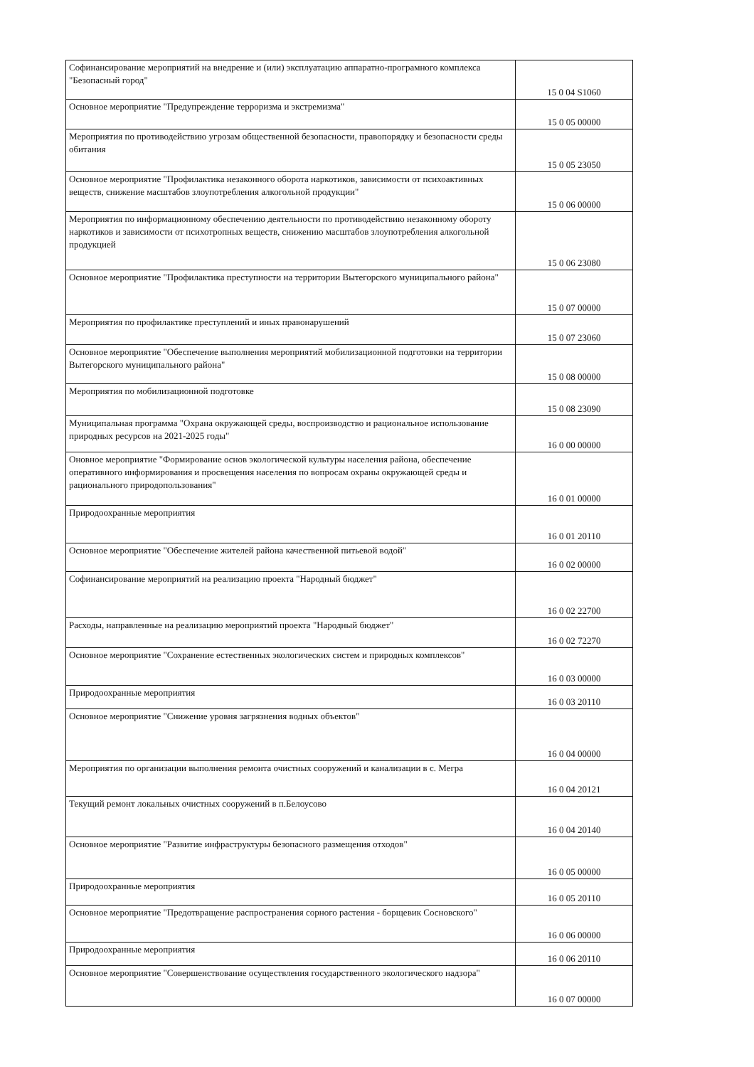| Софинансирование мероприятий на внедрение и (или) эксплуатацию аппаратно-програмного комплекса "Безопасный город" | 15 0 04 S1060 |
| Основное мероприятие "Предупреждение терроризма и экстремизма" | 15 0 05 00000 |
| Мероприятия по противодействию угрозам общественной безопасности, правопорядку и безопасности среды обитания | 15 0 05 23050 |
| Основное мероприятие "Профилактика незаконного оборота наркотиков, зависимости от психоактивных веществ, снижение масштабов злоупотребления алкогольной продукции" | 15 0 06 00000 |
| Мероприятия по информационному обеспечению деятельности по противодействию незаконному обороту наркотиков и зависимости от психотропных веществ, снижению масштабов злоупотребления алкогольной продукцией | 15 0 06 23080 |
| Основное мероприятие "Профилактика преступности на территории Вытегорского муниципального района" | 15 0 07 00000 |
| Мероприятия по профилактике преступлений и иных правонарушений | 15 0 07 23060 |
| Основное мероприятие "Обеспечение выполнения мероприятий мобилизационной подготовки на территории Вытегорского муниципального района" | 15 0 08 00000 |
| Мероприятия по мобилизационной подготовке | 15 0 08 23090 |
| Муниципальная программа "Охрана окружающей среды, воспроизводство и рациональное использование природных ресурсов на 2021-2025 годы" | 16 0 00 00000 |
| Оновное мероприятие "Формирование основ экологической культуры населения района, обеспечение оперативного информирования и просвещения населения по вопросам охраны окружающей среды и рационального природопользования" | 16 0 01 00000 |
| Природоохранные мероприятия | 16 0 01 20110 |
| Основное мероприятие "Обеспечение жителей района качественной питьевой водой" | 16 0 02 00000 |
| Софинансирование мероприятий на реализацию проекта "Народный бюджет" | 16 0 02 22700 |
| Расходы, направленные на реализацию мероприятий проекта "Народный бюджет" | 16 0 02 72270 |
| Основное мероприятие "Сохранение естественных экологических систем и природных комплексов" | 16 0 03 00000 |
| Природоохранные мероприятия | 16 0 03 20110 |
| Основное мероприятие "Снижение уровня загрязнения водных объектов" | 16 0 04 00000 |
| Мероприятия по организации выполнения ремонта очистных сооружений и канализации в с. Мегра | 16 0 04 20121 |
| Текущий ремонт локальных очистных сооружений в п.Белоусово | 16 0 04 20140 |
| Основное мероприятие "Развитие инфраструктуры безопасного размещения отходов" | 16 0 05 00000 |
| Природоохранные мероприятия | 16 0 05 20110 |
| Основное мероприятие "Предотвращение распространения сорного растения - борщевик Сосновского" | 16 0 06 00000 |
| Природоохранные мероприятия | 16 0 06 20110 |
| Основное мероприятие "Совершенствование осуществления государственного экологического надзора" | 16 0 07 00000 |